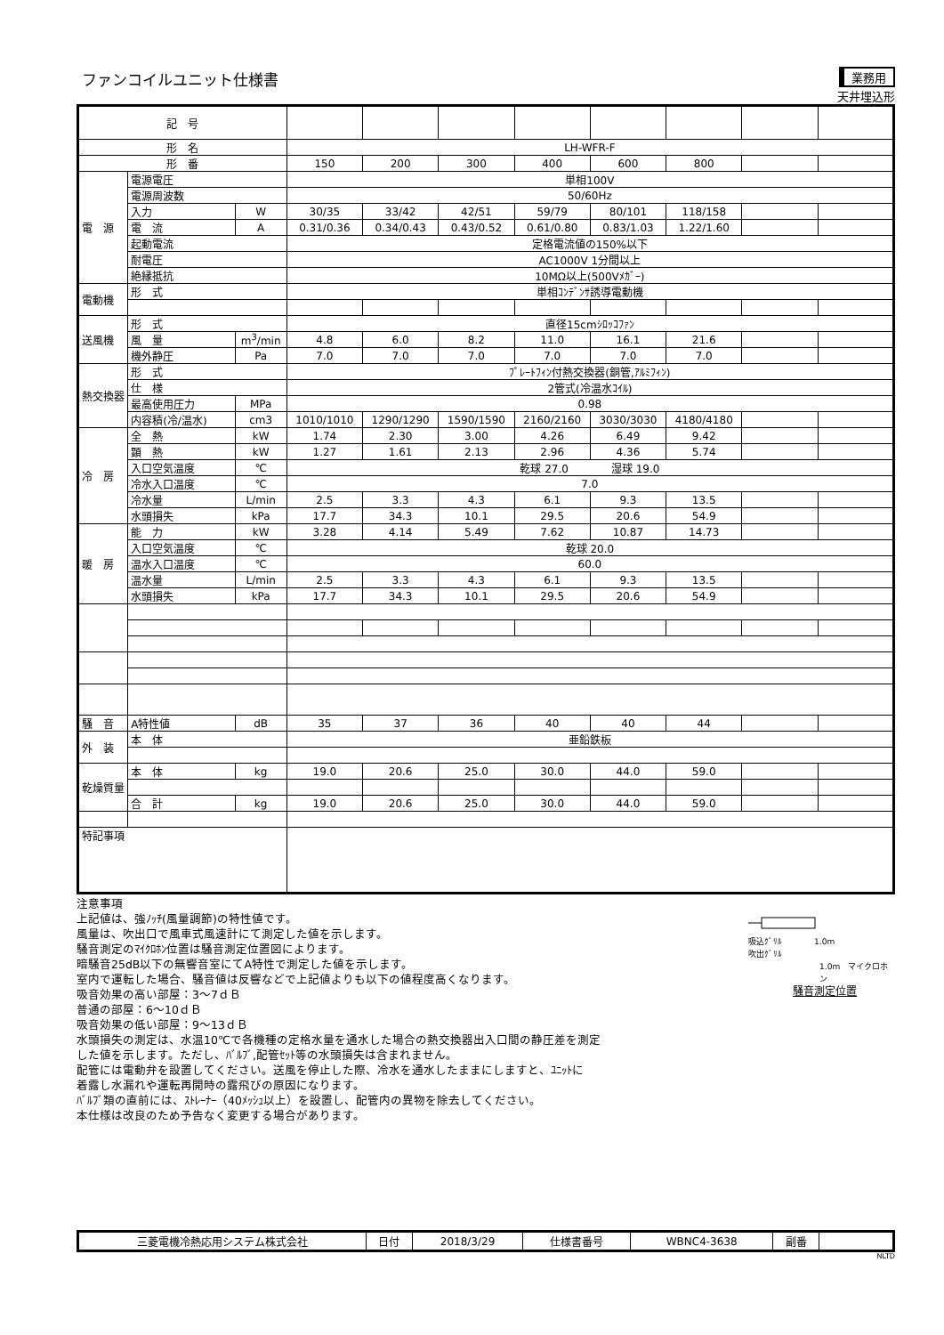ファンコイルユニット仕様書
業務用
天井埋込形
| 記 号 | | | | | | | | | | |
| 形 名 | | | LH-WFR-F | | | | | | | |
| 形 番 | | | 150 | 200 | 300 | 400 | 600 | 800 | | |
| 電 源 | 電源電圧 | | 単相100V | | | | | | | |
| | 電源周波数 | | 50/60Hz | | | | | | | |
| | 入力 | W | 30/35 | 33/42 | 42/51 | 59/79 | 80/101 | 118/158 | | |
| | 電 流 | A | 0.31/0.36 | 0.34/0.43 | 0.43/0.52 | 0.61/0.80 | 0.83/1.03 | 1.22/1.60 | | |
| | 起動電流 | | 定格電流値の150%以下 | | | | | | | |
| | 耐電圧 | | AC1000V 1分間以上 | | | | | | | |
| | 絶縁抵抗 | | 10MΩ以上(500Vﾒｶﾞｰ) | | | | | | | |
| 電動機 | 形 式 | | 単相ｺﾝﾃﾞﾝｻ誘導電動機 | | | | | | | |
| 送風機 | 形 式 | | 直径15cmｼﾛｯｺﾌｧﾝ | | | | | | | |
| | 風 量 | m<sup>3</sup>/min | 4.8 | 6.0 | 8.2 | 11.0 | 16.1 | 21.6 | | |
| | 機外静圧 | Pa | 7.0 | 7.0 | 7.0 | 7.0 | 7.0 | 7.0 | | |
| 熱交換器 | 形 式 | | ﾌﾟﾚｰﾄﾌｨﾝ付熱交換器(銅管,ｱﾙﾐﾌｨﾝ) | | | | | | | |
| | 仕 様 | | 2管式(冷温水ｺｲﾙ) | | | | | | | |
| | 最高使用圧力 | MPa | 0.98 | | | | | | | |
| | 内容積(冷/温水) | cm3 | 1010/1010 | 1290/1290 | 1590/1590 | 2160/2160 | 3030/3030 | 4180/4180 | | |
| 冷 房 | 全 熱 | kW | 1.74 | 2.30 | 3.00 | 4.26 | 6.49 | 9.42 | | |
| | 顕 熱 | kW | 1.27 | 1.61 | 2.13 | 2.96 | 4.36 | 5.74 | | |
| | 入口空気温度 | ℃ | 乾球 27.0 湿球 19.0 | | | | | | | |
| | 冷水入口温度 | ℃ | 7.0 | | | | | | | |
| | 冷水量 | L/min | 2.5 | 3.3 | 4.3 | 6.1 | 9.3 | 13.5 | | |
| | 水頭損失 | kPa | 17.7 | 34.3 | 10.1 | 29.5 | 20.6 | 54.9 | | |
| 暖 房 | 能 力 | kW | 3.28 | 4.14 | 5.49 | 7.62 | 10.87 | 14.73 | | |
| | 入口空気温度 | ℃ | 乾球 20.0 | | | | | | | |
| | 温水入口温度 | ℃ | 60.0 | | | | | | | |
| | 温水量 | L/min | 2.5 | 3.3 | 4.3 | 6.1 | 9.3 | 13.5 | | |
| | 水頭損失 | kPa | 17.7 | 34.3 | 10.1 | 29.5 | 20.6 | 54.9 | | |
| 騒 音 | A特性値 | dB | 35 | 37 | 36 | 40 | 40 | 44 | | |
| 外 装 | 本 体 | | 亜鉛鉄板 | | | | | | | |
| 乾燥質量 | 本 体 | kg | 19.0 | 20.6 | 25.0 | 30.0 | 44.0 | 59.0 | | |
| | 合 計 | kg | 19.0 | 20.6 | 25.0 | 30.0 | 44.0 | 59.0 | | |
| 特記事項 | | | | | | | | | | |
注意事項
上記値は、強ﾉｯﾁ(風量調節)の特性値です。
風量は、吹出口で風車式風速計にて測定した値を示します。
騒音測定のﾏｲｸﾛﾎﾝ位置は騒音測定位置図によります。
暗騒音25dB以下の無響音室にてA特性で測定した値を示します。
室内で運転した場合、騒音値は反響などで上記値よりも以下の値程度高くなります。
吸音効果の高い部屋：3～7ｄＢ
普通の部屋：6～10ｄＢ
吸音効果の低い部屋：9～13ｄＢ
水頭損失の測定は、水温10℃で各機種の定格水量を通水した場合の熱交換器出入口間の静圧差を測定
した値を示します。ただし、ﾊﾞﾙﾌﾞ,配管ｾｯﾄ等の水頭損失は含まれません。
配管には電動弁を設置してください。送風を停止した際、冷水を通水したままにしますと、ﾕﾆｯﾄに
着露し水漏れや運転再開時の露飛びの原因になります。
ﾊﾞﾙﾌﾞ類の直前には、ｽﾄﾚｰﾅｰ（40ﾒｯｼｭ以上）を設置し、配管内の異物を除去してください。
本仕様は改良のため予告なく変更する場合があります。
吸込ｸﾞﾘﾙ　　　　1.0m
吹出ｸﾞﾘﾙ
1.0m　マイクロホン
騒音測定位置
| 三菱電機冷熱応用システム株式会社 | 日付 | 2018/3/29 | 仕様書番号 | WBNC4-3638 | 副番 | |
NLTD